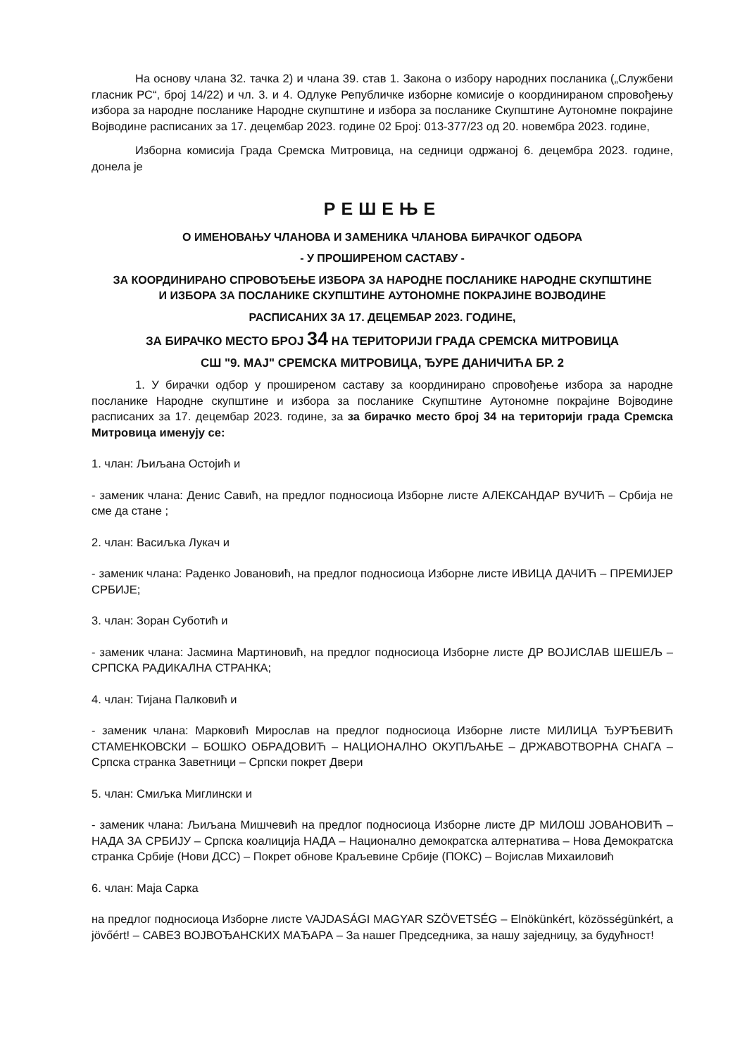На основу члана 32. тачка 2) и члана 39. став 1. Закона о избору народних посланика („Службени гласник РС“, број 14/22) и чл. 3. и 4. Одлуке Републичке изборне комисије о координираном спровођењу избора за народне посланике Народне скупштине и избора за посланике Скупштине Аутономне покрајине Војводине расписаних за 17. децембар 2023. године 02 Број: 013-377/23 од 20. новембра 2023. године,
Изборна комисија Града Сремска Митровица, на седници одржаној 6. децембра 2023. године, донела је
РЕШЕЊЕ
О ИМЕНОВАЊУ ЧЛАНОВА И ЗАМЕНИКА ЧЛАНОВА БИРАЧКОГ ОДБОРА
- У ПРОШИРЕНОМ САСТАВУ -
ЗА КООРДИНИРАНО СПРОВОЂЕЊЕ ИЗБОРА ЗА НАРОДНЕ ПОСЛАНИКЕ НАРОДНЕ СКУПШТИНЕ
И ИЗБОРА ЗА ПОСЛАНИКЕ СКУПШТИНЕ АУТОНОМНЕ ПОКРАЈИНЕ ВОЈВОДИНЕ
РАСПИСАНИХ ЗА 17. ДЕЦЕМБАР 2023. ГОДИНЕ,
ЗА БИРАЧКО МЕСТО БРОЈ 34 НА ТЕРИТОРИЈИ ГРАДА СРЕМСКА МИТРОВИЦА
СШ "9. МАЈ" СРЕМСКА МИТРОВИЦА, ЂУРЕ ДАНИЧИЋА БР. 2
1. У бирачки одбор у проширеном саставу за координирано спровођење избора за народне посланике Народне скупштине и избора за посланике Скупштине Аутономне покрајине Војводине расписаних за 17. децембар 2023. године, за за бирачко место број 34 на територији града Сремска Митровица именују се:
1. члан: Љиљана Остојић и
- заменик члана: Денис Савић, на предлог подносиоца Изборне листе АЛЕКСАНДАР ВУЧИЋ – Србија не сме да стане ;
2. члан: Васиљка Лукач и
- заменик члана: Раденко Јовановић, на предлог подносиоца Изборне листе ИВИЦА ДАЧИЋ – ПРЕМИЈЕР СРБИЈЕ;
3. члан: Зоран Суботић и
- заменик члана: Јасмина Мартиновић, на предлог подносиоца Изборне листе ДР ВОЈИСЛАВ ШЕШЕЉ – СРПСКА РАДИКАЛНА СТРАНКА;
4. члан: Тијана Палковић и
- заменик члана: Марковић Мирослав на предлог подносиоца Изборне листе МИЛИЦА ЂУРЂЕВИЋ СТАМЕНКОВСКИ – БОШКО ОБРАДОВИЋ – НАЦИОНАЛНО ОКУПЉАЊЕ – ДРЖАВОТВОРНА СНАГА – Српска странка Заветници – Српски покрет Двери
5. члан: Смиљка Миглински и
- заменик члана: Љиљана Мишчевић на предлог подносиоца Изборне листе ДР МИЛОШ ЈОВАНОВИЋ – НАДА ЗА СРБИЈУ – Српска коалиција НАДА – Национално демократска алтернатива – Нова Демократска странка Србије (Нови ДСС) – Покрет обнове Краљевине Србије (ПОКС) – Војислав Михаиловић
6. члан: Маја Сарка
на предлог подносиоца Изборне листе VAJDASÁGI MAGYAR SZÖVETSÉG – Elnökünkért, közösségünkért, a jövőért! – САВЕЗ ВОЈВОЂАНСКИХ МАЂАРА – За нашег Председника, за нашу заједницу, за будућност!